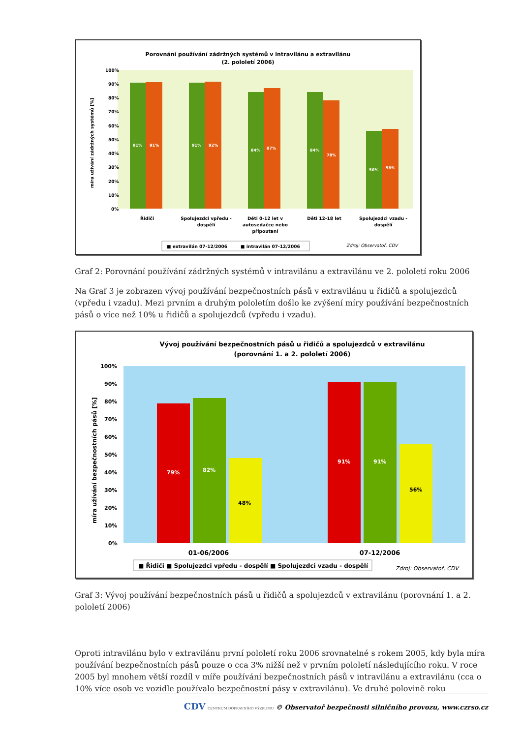Porovnání používání zádržných systémů v intravilánu a extravilánu
(2. pololetí 2006)
100%
90%
80%
70%
60%
50%
40%
30%
20%
10%
0%
91%
91%
91%
92%
84%
87%
84%
78%
56%
58%
Řidiči
Spolujezdci vpředu -
dospělí
Děti 0-12 let v
autosedačce nebo
připoutaní
Děti 12-18 let
Spolujezdci vzadu -
dospělí
■ extravilán 07-12/2006
■ intravilán 07-12/2006
Zdroj: Observatoř, CDV
míra užívání zádržných systémů [%]
Graf 2: Porovnání používání zádržných systémů v intravilánu a extravilánu ve 2. pololetí roku 2006
Na Graf 3 je zobrazen vývoj používání bezpečnostních pásů v extravilánu u řidičů a spolujezdců (vpředu i vzadu). Mezi prvním a druhým pololetím došlo ke zvýšení míry používání bezpečnostních pásů o více než 10% u řidičů a spolujezdců (vpředu i vzadu).
Vývoj používání bezpečnostních pásů u řidičů a spolujezdců v extravilánu
(porovnání 1. a 2. pololetí 2006)
100%
90%
80%
70%
60%
50%
40%
30%
20%
10%
0%
79%
82%
48%
91%
91%
56%
01-06/2006
07-12/2006
■ Řidiči ■ Spolujezdci vpředu - dospělí ■ Spolujezdci vzadu - dospělí
Zdroj: Observatoř, CDV
míra užívání bezpečnostních pásů [%]
Graf 3: Vývoj používání bezpečnostních pásů u řidičů a spolujezdců v extravilánu (porovnání 1. a 2. pololetí 2006)
Oproti intravilánu bylo v extravilánu první pololetí roku 2006 srovnatelné s rokem 2005, kdy byla míra používání bezpečnostních pásů pouze o cca 3% nižší než v prvním pololetí následujícího roku. V roce 2005 byl mnohem větší rozdíl v míře používání bezpečnostních pásů v intravilánu a extravilánu (cca o 10% více osob ve vozidle používalo bezpečnostní pásy v extravilánu). Ve druhé polovině roku
CDV CENTRUM DOPRAVNÍHO VÝZKUMU © Observatoř bezpečnosti silničního provozu, www.czrso.cz